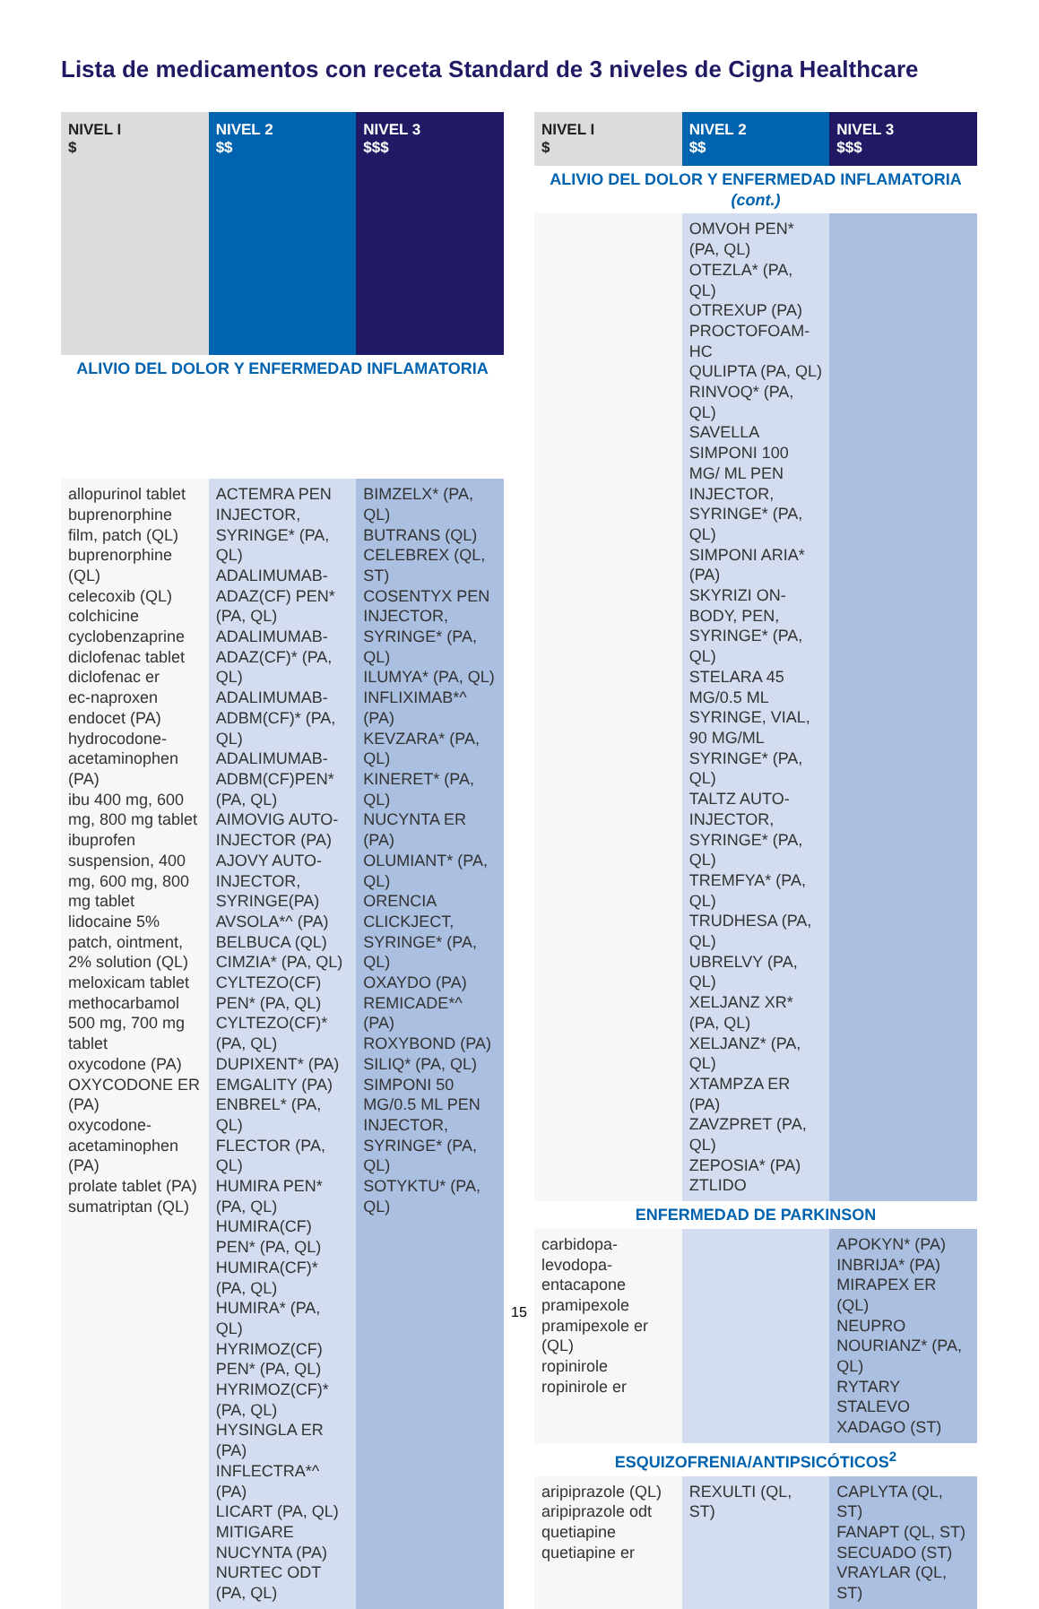Lista de medicamentos con receta Standard de 3 niveles de Cigna Healthcare
| NIVEL I $ | NIVEL 2 $$ | NIVEL 3 $$$ |
| --- | --- | --- |
| ALIVIO DEL DOLOR Y ENFERMEDAD INFLAMATORIA | | |
| allopurinol tablet buprenorphine film, patch (QL) buprenorphine (QL) celecoxib (QL) colchicine cyclobenzaprine diclofenac tablet diclofenac er ec-naproxen endocet (PA) hydrocodone-acetaminophen (PA) ibu 400 mg, 600 mg, 800 mg tablet ibuprofen suspension, 400 mg, 600 mg, 800 mg tablet lidocaine 5% patch, ointment, 2% solution (QL) meloxicam tablet methocarbamol 500 mg, 700 mg tablet oxycodone (PA) OXYCODONE ER (PA) oxycodone-acetaminophen (PA) prolate tablet (PA) sumatriptan (QL) | ACTEMRA PEN INJECTOR, SYRINGE* (PA, QL) ADALIMUMAB-ADAZ(CF) PEN* (PA, QL) ADALIMUMAB-ADAZ(CF)* (PA, QL) ADALIMUMAB-ADBM(CF)* (PA, QL) ADALIMUMAB-ADBM(CF)PEN* (PA, QL) AIMOVIG AUTO-INJECTOR (PA) AJOVY AUTO-INJECTOR, SYRINGE(PA) AVSOLA*^ (PA) BELBUCA (QL) CIMZIA* (PA, QL) CYLTEZO(CF) PEN* (PA, QL) CYLTEZO(CF)* (PA, QL) DUPIXENT* (PA) EMGALITY (PA) ENBREL* (PA, QL) FLECTOR (PA, QL) HUMIRA PEN* (PA, QL) HUMIRA(CF) PEN* (PA, QL) HUMIRA(CF)* (PA, QL) HUMIRA* (PA, QL) HYRIMOZ(CF) PEN* (PA, QL) HYRIMOZ(CF)* (PA, QL) HYSINGLA ER (PA) INFLECTRA*^ (PA) LICART (PA, QL) MITIGARE NUCYNTA (PA) NURTEC ODT (PA, QL) | BIMZELX* (PA, QL) BUTRANS (QL) CELEBREX (QL, ST) COSENTYX PEN INJECTOR, SYRINGE* (PA, QL) ILUMYA* (PA, QL) INFLIXIMAB*^ (PA) KEVZARA* (PA, QL) KINERET* (PA, QL) NUCYNTA ER (PA) OLUMIANT* (PA, QL) ORENCIA CLICKJECT, SYRINGE* (PA, QL) OXAYDO (PA) REMICADE*^ (PA) ROXYBOND (PA) SILIQ* (PA, QL) SIMPONI 50 MG/0.5 ML PEN INJECTOR, SYRINGE* (PA, QL) SOTYKTU* (PA, QL) |
| NIVEL I $ | NIVEL 2 $$ | NIVEL 3 $$$ |
| --- | --- | --- |
| ALIVIO DEL DOLOR Y ENFERMEDAD INFLAMATORIA (cont.) | | |
| | OMVOH PEN* (PA, QL) OTEZLA* (PA, QL) OTREXUP (PA) PROCTOFOAM-HC QULIPTA (PA, QL) RINVOQ* (PA, QL) SAVELLA SIMPONI 100 MG/ ML PEN INJECTOR, SYRINGE* (PA, QL) SIMPONI ARIA* (PA) SKYRIZI ON-BODY, PEN, SYRINGE* (PA, QL) STELARA 45 MG/0.5 ML SYRINGE, VIAL, 90 MG/ML SYRINGE* (PA, QL) TALTZ AUTO-INJECTOR, SYRINGE* (PA, QL) TREMFYA* (PA, QL) TRUDHESA (PA, QL) UBRELVY (PA, QL) XELJANZ XR* (PA, QL) XELJANZ* (PA, QL) XTAMPZA ER (PA) ZAVZPRET (PA, QL) ZEPOSIA* (PA) ZTLIDO | |
| ENFERMEDAD DE PARKINSON | | |
| carbidopa-levodopa-entacapone pramipexole pramipexole er (QL) ropinirole ropinirole er | | APOKYN* (PA) INBRIJA* (PA) MIRAPEX ER (QL) NEUPRO NOURIANZ* (PA, QL) RYTARY STALEVO XADAGO (ST) |
| ESQUIZOFRENIA/ANTIPSICÓTICOS<sup>2</sup> | | |
| aripiprazole (QL) aripiprazole odt quetiapine quetiapine er | REXULTI (QL, ST) | CAPLYTA (QL, ST) FANAPT (QL, ST) SECUADO (ST) VRAYLAR (QL, ST) |
15